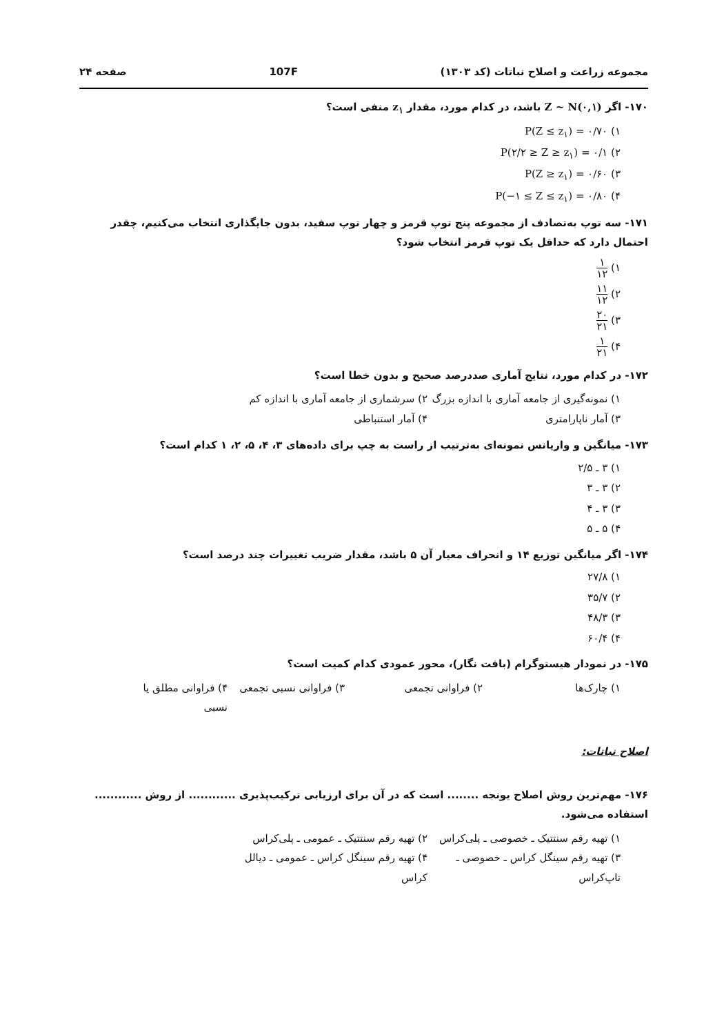مجموعه زراعت و اصلاح نباتات (کد ۱۳۰۳) 107F صفحه ۲۴
۱۷۰- اگر Z ~ N(۰,۱) باشد، در کدام مورد، مقدار z<sub>۱</sub> منفی است؟
۱) P(Z ≤ z<sub>۱</sub>) = ۰/۷۰
۲) P(۲/۲ ≥ Z ≥ z<sub>۱</sub>) = ۰/۱
۳) P(Z ≥ z<sub>۱</sub>) = ۰/۶۰
۴) P(−۱ ≤ Z ≤ z<sub>۱</sub>) = ۰/۸۰
۱۷۱- سه توپ به‌تصادف از مجموعه پنج توپ قرمز و چهار توپ سفید، بدون جایگذاری انتخاب می‌کنیم، چقدر احتمال دارد که حداقل یک توپ قرمز انتخاب شود؟
۱) ۱ ۱۲
۲) ۱۱ ۱۲
۳) ۲۰ ۲۱
۴) ۱ ۲۱
۱۷۲- در کدام مورد، نتایج آماری صددرصد صحیح و بدون خطا است؟
۱) نمونه‌گیری از جامعه آماری با اندازه بزرگ
۲) سرشماری از جامعه آماری با اندازه کم
۳) آمار ناپارامتری ۴) آمار استنباطی
۱۷۳- میانگین و واریانس نمونه‌ای به‌ترتیب از راست به چپ برای داده‌های ۳، ۴، ۵، ۲، ۱ کدام است؟
۱) ۳ ـ ۲/۵
۲) ۳ ـ ۳
۳) ۳ ـ ۴
۴) ۵ ـ ۵
۱۷۴- اگر میانگین توزیع ۱۴ و انحراف معیار آن ۵ باشد، مقدار ضریب تغییرات چند درصد است؟
۱) ۲۷/۸
۲) ۳۵/۷
۳) ۴۸/۳
۴) ۶۰/۴
۱۷۵- در نمودار هیستوگرام (بافت نگار)، محور عمودی کدام کمیت است؟
۱) چارک‌ها ۲) فراوانی تجمعی ۳) فراوانی نسبی تجمعی
۴) فراوانی مطلق یا نسبی
اصلاح نباتات:
۱۷۶- مهم‌ترین روش اصلاح یونجه ........ است که در آن برای ارزیابی ترکیب‌پذیری ............ از روش ............ استفاده می‌شود.
۱) تهیه رقم سنتتیک ـ خصوصی ـ پلی‌کراس
۲) تهیه رقم سنتتیک ـ عمومی ـ پلی‌کراس
۳) تهیه رقم سینگل کراس ـ خصوصی ـ تاپ‌کراس
۴) تهیه رقم سینگل کراس ـ عمومی ـ دیالل کراس